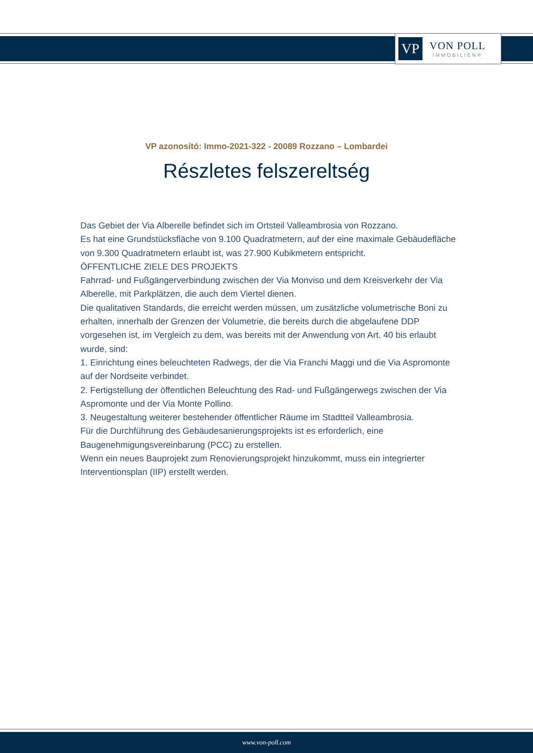VP
VON POLL
IMMOBILIEN®
VP azonosító: Immo-2021-322 - 20089 Rozzano – Lombardei
Részletes felszereltség
Das Gebiet der Via Alberelle befindet sich im Ortsteil Valleambrosia von Rozzano.
Es hat eine Grundstücksfläche von 9.100 Quadratmetern, auf der eine maximale Gebäudefläche von 9.300 Quadratmetern erlaubt ist, was 27.900 Kubikmetern entspricht.
ÖFFENTLICHE ZIELE DES PROJEKTS
Fahrrad- und Fußgängerverbindung zwischen der Via Monviso und dem Kreisverkehr der Via Alberelle, mit Parkplätzen, die auch dem Viertel dienen.
Die qualitativen Standards, die erreicht werden müssen, um zusätzliche volumetrische Boni zu erhalten, innerhalb der Grenzen der Volumetrie, die bereits durch die abgelaufene DDP vorgesehen ist, im Vergleich zu dem, was bereits mit der Anwendung von Art. 40 bis erlaubt wurde, sind:
1. Einrichtung eines beleuchteten Radwegs, der die Via Franchi Maggi und die Via Aspromonte auf der Nordseite verbindet.
2. Fertigstellung der öffentlichen Beleuchtung des Rad- und Fußgängerwegs zwischen der Via Aspromonte und der Via Monte Pollino.
3. Neugestaltung weiterer bestehender öffentlicher Räume im Stadtteil Valleambrosia.
Für die Durchführung des Gebäudesanierungsprojekts ist es erforderlich, eine Baugenehmigungsvereinbarung (PCC) zu erstellen.
Wenn ein neues Bauprojekt zum Renovierungsprojekt hinzukommt, muss ein integrierter Interventionsplan (IIP) erstellt werden.
www.von-poll.com